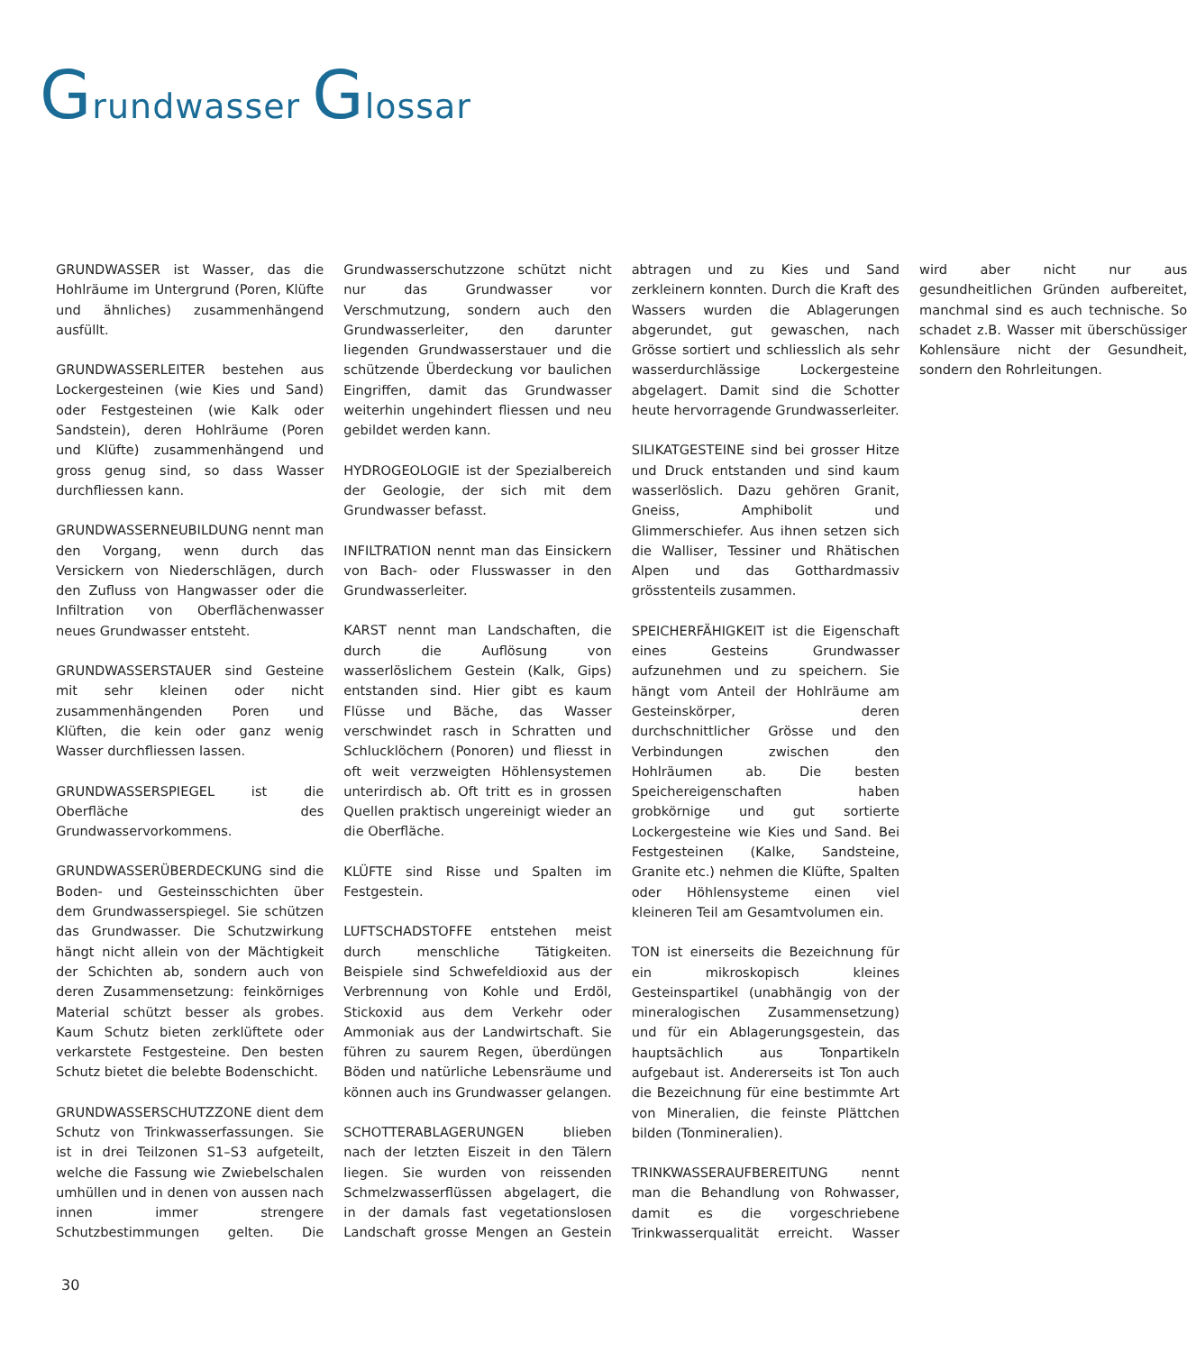Grundwasser Glossar
GRUNDWASSER ist Wasser, das die Hohlräume im Untergrund (Poren, Klüfte und ähnliches) zusammenhängend ausfüllt.
GRUNDWASSERLEITER bestehen aus Lockergesteinen (wie Kies und Sand) oder Festgesteinen (wie Kalk oder Sandstein), deren Hohlräume (Poren und Klüfte) zusammenhängend und gross genug sind, so dass Wasser durchfliessen kann.
GRUNDWASSERNEUBILDUNG nennt man den Vorgang, wenn durch das Versickern von Niederschlägen, durch den Zufluss von Hangwasser oder die Infiltration von Oberflächenwasser neues Grundwasser entsteht.
GRUNDWASSERSTAUER sind Gesteine mit sehr kleinen oder nicht zusammenhängenden Poren und Klüften, die kein oder ganz wenig Wasser durchfliessen lassen.
GRUNDWASSERSPIEGEL ist die Oberfläche des Grundwasservorkommens.
GRUNDWASSERÜBERDECKUNG sind die Boden- und Gesteinsschichten über dem Grundwasserspiegel. Sie schützen das Grundwasser. Die Schutzwirkung hängt nicht allein von der Mächtigkeit der Schichten ab, sondern auch von deren Zusammensetzung: feinkörniges Material schützt besser als grobes. Kaum Schutz bieten zerklüftete oder verkarstete Festgesteine. Den besten Schutz bietet die belebte Bodenschicht.
GRUNDWASSERSCHUTZZONE dient dem Schutz von Trinkwasserfassungen. Sie ist in drei Teilzonen S1–S3 aufgeteilt, welche die Fassung wie Zwiebelschalen umhüllen und in denen von aussen nach innen immer strengere Schutzbestimmungen gelten. Die Grundwasserschutzzone schützt nicht nur das Grundwasser vor Verschmutzung, sondern auch den Grundwasserleiter, den darunter liegenden Grundwasserstauer und die schützende Überdeckung vor baulichen Eingriffen, damit das Grundwasser weiterhin ungehindert fliessen und neu gebildet werden kann.
HYDROGEOLOGIE ist der Spezialbereich der Geologie, der sich mit dem Grundwasser befasst.
INFILTRATION nennt man das Einsickern von Bach- oder Flusswasser in den Grundwasserleiter.
KARST nennt man Landschaften, die durch die Auflösung von wasserlöslichem Gestein (Kalk, Gips) entstanden sind. Hier gibt es kaum Flüsse und Bäche, das Wasser verschwindet rasch in Schratten und Schlucklöchern (Ponoren) und fliesst in oft weit verzweigten Höhlensystemen unterirdisch ab. Oft tritt es in grossen Quellen praktisch ungereinigt wieder an die Oberfläche.
KLÜFTE sind Risse und Spalten im Festgestein.
LUFTSCHADSTOFFE entstehen meist durch menschliche Tätigkeiten. Beispiele sind Schwefeldioxid aus der Verbrennung von Kohle und Erdöl, Stickoxid aus dem Verkehr oder Ammoniak aus der Landwirtschaft. Sie führen zu saurem Regen, überdüngen Böden und natürliche Lebensräume und können auch ins Grundwasser gelangen.
SCHOTTERABLAGERUNGEN blieben nach der letzten Eiszeit in den Tälern liegen. Sie wurden von reissenden Schmelzwasserflüssen abgelagert, die in der damals fast vegetationslosen Landschaft grosse Mengen an Gestein abtragen und zu Kies und Sand zerkleinern konnten. Durch die Kraft des Wassers wurden die Ablagerungen abgerundet, gut gewaschen, nach Grösse sortiert und schliesslich als sehr wasserdurchlässige Lockergesteine abgelagert. Damit sind die Schotter heute hervorragende Grundwasserleiter.
SILIKATGESTEINE sind bei grosser Hitze und Druck entstanden und sind kaum wasserlöslich. Dazu gehören Granit, Gneiss, Amphibolit und Glimmerschiefer. Aus ihnen setzen sich die Walliser, Tessiner und Rhätischen Alpen und das Gotthardmassiv grösstenteils zusammen.
SPEICHERFÄHIGKEIT ist die Eigenschaft eines Gesteins Grundwasser aufzunehmen und zu speichern. Sie hängt vom Anteil der Hohlräume am Gesteinskörper, deren durchschnittlicher Grösse und den Verbindungen zwischen den Hohlräumen ab. Die besten Speichereigenschaften haben grobkörnige und gut sortierte Lockergesteine wie Kies und Sand. Bei Festgesteinen (Kalke, Sandsteine, Granite etc.) nehmen die Klüfte, Spalten oder Höhlensysteme einen viel kleineren Teil am Gesamtvolumen ein.
TON ist einerseits die Bezeichnung für ein mikroskopisch kleines Gesteinspartikel (unabhängig von der mineralogischen Zusammensetzung) und für ein Ablagerungsgestein, das hauptsächlich aus Tonpartikeln aufgebaut ist. Andererseits ist Ton auch die Bezeichnung für eine bestimmte Art von Mineralien, die feinste Plättchen bilden (Tonmineralien).
TRINKWASSERAUFBEREITUNG nennt man die Behandlung von Rohwasser, damit es die vorgeschriebene Trinkwasserqualität erreicht. Wasser wird aber nicht nur aus gesundheitlichen Gründen aufbereitet, manchmal sind es auch technische. So schadet z.B. Wasser mit überschüssiger Kohlensäure nicht der Gesundheit, sondern den Rohrleitungen.
30